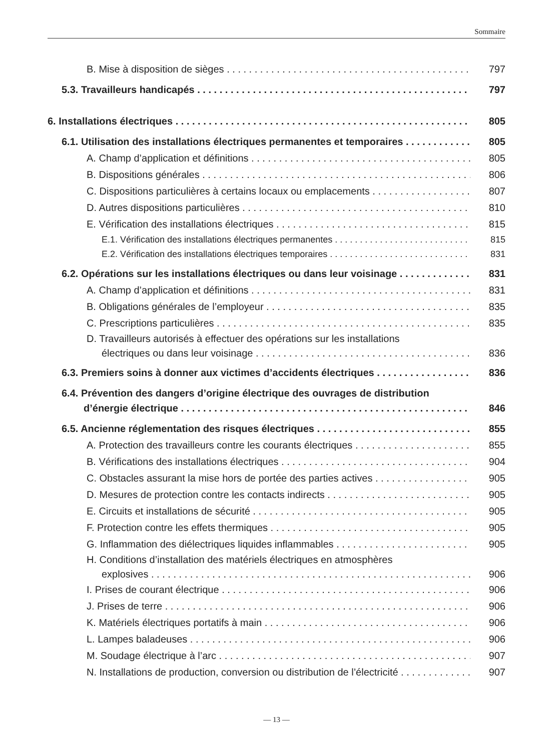Sommaire
B. Mise à disposition de sièges 797
5.3. Travailleurs handicapés 797
6. Installations électriques 805
6.1. Utilisation des installations électriques permanentes et temporaires 805
A. Champ d’application et définitions 805
B. Dispositions générales 806
C. Dispositions particulières à certains locaux ou emplacements 807
D. Autres dispositions particulières 810
E. Vérification des installations électriques 815
E.1. Vérification des installations électriques permanentes 815
E.2. Vérification des installations électriques temporaires 831
6.2. Opérations sur les installations électriques ou dans leur voisinage 831
A. Champ d’application et définitions 831
B. Obligations générales de l’employeur 835
C. Prescriptions particulières 835
D. Travailleurs autorisés à effectuer des opérations sur les installations
électriques ou dans leur voisinage 836
6.3. Premiers soins à donner aux victimes d’accidents électriques 836
6.4. Prévention des dangers d’origine électrique des ouvrages de distribution
d’énergie électrique 846
6.5. Ancienne réglementation des risques électriques 855
A. Protection des travailleurs contre les courants électriques 855
B. Vérifications des installations électriques 904
C. Obstacles assurant la mise hors de portée des parties actives 905
D. Mesures de protection contre les contacts indirects 905
E. Circuits et installations de sécurité 905
F. Protection contre les effets thermiques 905
G. Inflammation des diélectriques liquides inflammables 905
H. Conditions d’installation des matériels électriques en atmosphères
explosives 906
I. Prises de courant électrique 906
J. Prises de terre 906
K. Matériels électriques portatifs à main 906
L. Lampes baladeuses 906
M. Soudage électrique à l’arc 907
N. Installations de production, conversion ou distribution de l’électricité 907
— 13 —